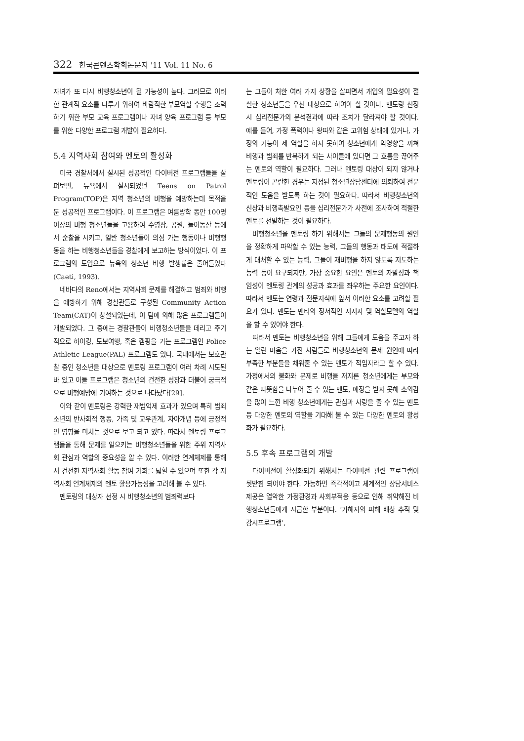322 한국콘텐츠학회논문지 '11 Vol. 11 No. 6
자녀가 또 다시 비행청소년이 될 가능성이 높다. 그러므로 이러한 관계적 요소를 다루기 위하여 바람직한 부모역할 수행을 조력하기 위한 부모 교육 프로그램이나 자녀 양육 프로그램 등 부모를 위한 다양한 프로그램 개발이 필요하다.
5.4 지역사회 참여와 멘토의 활성화
미국 경찰서에서 실시된 성공적인 다이버전 프로그램들을 살펴보면, 뉴욕에서 실시되었던 Teens on Patrol Program(TOP)은 지역 청소년의 비행을 예방하는데 목적을 둔 성공적인 프로그램이다. 이 프로그램은 여름방학 동안 100명 이상의 비행 청소년들을 고용하여 수영장, 공원, 놀이동산 등에서 순찰을 시키고, 일반 청소년들이 의심 가는 행동이나 비행행동을 하는 비행청소년들을 경찰에게 보고하는 방식이었다. 이 프로그램의 도입으로 뉴욕의 청소년 비행 발생률은 줄어들었다(Caeti, 1993).
네바다의 Reno에서는 지역사회 문제를 해결하고 범죄와 비행을 예방하기 위해 경찰관들로 구성된 Community Action Team(CAT)이 창설되었는데, 이 팀에 의해 많은 프로그램들이 개발되었다. 그 중에는 경찰관들이 비행청소년들을 데리고 주기적으로 하이킹, 도보여행, 혹은 캠핑을 가는 프로그램인 Police Athletic League(PAL) 프로그램도 있다. 국내에서는 보호관찰 중인 청소년을 대상으로 멘토링 프로그램이 여러 차례 시도된 바 있고 이들 프로그램은 청소년의 건전한 성장과 더불어 궁극적으로 비행예방에 기여하는 것으로 나타났다[29].
이와 같이 멘토링은 강력한 재범억제 효과가 있으며 특히 범죄소년의 반사회적 행동, 가족 및 교우관계, 자아개념 등에 긍정적인 영향을 미치는 것으로 보고 되고 있다. 따라서 멘토링 프로그램들을 통해 문제를 일으키는 비행청소년들을 위한 주위 지역사회 관심과 역할의 중요성을 알 수 있다. 이러한 연계체제를 통해서 건전한 지역사회 활동 참여 기회를 넓힐 수 있으며 또한 각 지역사회 연계체제의 멘토 활용가능성을 고려해 볼 수 있다.
멘토링의 대상자 선정 시 비행청소년의 범죄력보다
는 그들이 처한 여러 가지 상황을 살피면서 개입의 필요성이 절실한 청소년들을 우선 대상으로 하여야 할 것이다. 멘토링 선정시 심리전문가의 분석결과에 따라 조치가 달라져야 할 것이다. 예를 들어, 가정 폭력이나 왕따와 같은 고위험 상태에 있거나, 가정의 기능이 제 역할을 하지 못하여 청소년에게 악영향을 끼쳐 비행과 범죄를 반복하게 되는 사이클에 있다면 그 흐름을 끊어주는 멘토의 역할이 필요하다. 그러나 멘토링 대상이 되지 않거나 멘토링이 곤란한 경우는 지정된 청소년상담센터에 의뢰하여 전문적인 도움을 받도록 하는 것이 필요하다. 따라서 비행청소년의 신상과 비행촉발요인 등을 심리전문가가 사전에 조사하여 적절한 멘토를 선발하는 것이 필요하다.
비행청소년을 멘토링 하기 위해서는 그들의 문제행동의 원인을 정확하게 파악할 수 있는 능력, 그들의 행동과 태도에 적절하게 대처할 수 있는 능력, 그들이 재비행을 하지 않도록 지도하는 능력 등이 요구되지만, 가장 중요한 요인은 멘토의 자발성과 책임성이 멘토링 관계의 성공과 효과를 좌우하는 주요한 요인이다. 따라서 멘토는 연령과 전문지식에 앞서 이러한 요소를 고려할 필요가 있다. 멘토는 멘티의 정서적인 지지자 및 역할모델의 역할을 할 수 있어야 한다.
따라서 멘토는 비행청소년을 위해 그들에게 도움을 주고자 하는 열린 마음을 가진 사람들로 비행청소년의 문제 원인에 따라 부족한 부분들을 채워줄 수 있는 멘토가 적임자라고 할 수 있다. 가정에서의 불화와 문제로 비행을 저지른 청소년에게는 부모와 같은 따뜻함을 나누어 줄 수 있는 멘토, 애정을 받지 못해 소외감을 많이 느낀 비행 청소년에게는 관심과 사랑을 줄 수 있는 멘토 등 다양한 멘토의 역할을 기대해 볼 수 있는 다양한 멘토의 활성화가 필요하다.
5.5 후속 프로그램의 개발
다이버전이 활성화되기 위해서는 다이버전 관련 프로그램이 뒷받침 되어야 한다. 가능하면 즉각적이고 체계적인 상담서비스 제공은 열악한 가정환경과 사회부적응 등으로 인해 취약해진 비행청소년들에게 시급한 부분이다. ‘가해자의 피해 배상 추적 및 감시프로그램’,